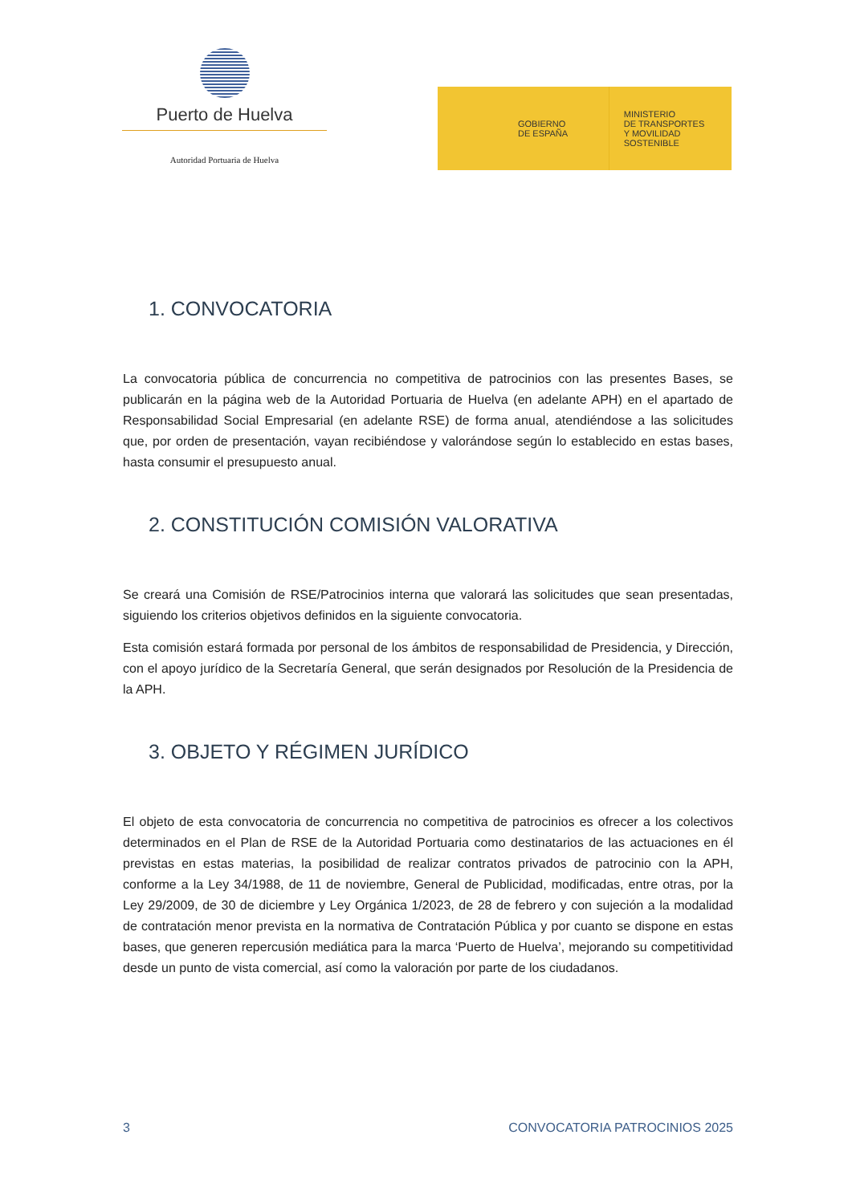Puerto de Huelva
Autoridad Portuaria de Huelva
GOBIERNO
DE ESPAÑA
MINISTERIO
DE TRANSPORTES
Y MOVILIDAD SOSTENIBLE
1. CONVOCATORIA
La convocatoria pública de concurrencia no competitiva de patrocinios con las presentes Bases, se publicarán en la página web de la Autoridad Portuaria de Huelva (en adelante APH) en el apartado de Responsabilidad Social Empresarial (en adelante RSE) de forma anual, atendiéndose a las solicitudes que, por orden de presentación, vayan recibiéndose y valorándose según lo establecido en estas bases, hasta consumir el presupuesto anual.
2. CONSTITUCIÓN COMISIÓN VALORATIVA
Se creará una Comisión de RSE/Patrocinios interna que valorará las solicitudes que sean presentadas, siguiendo los criterios objetivos definidos en la siguiente convocatoria.
Esta comisión estará formada por personal de los ámbitos de responsabilidad de Presidencia, y Dirección, con el apoyo jurídico de la Secretaría General, que serán designados por Resolución de la Presidencia de la APH.
3. OBJETO Y RÉGIMEN JURÍDICO
El objeto de esta convocatoria de concurrencia no competitiva de patrocinios es ofrecer a los colectivos determinados en el Plan de RSE de la Autoridad Portuaria como destinatarios de las actuaciones en él previstas en estas materias, la posibilidad de realizar contratos privados de patrocinio con la APH, conforme a la Ley 34/1988, de 11 de noviembre, General de Publicidad, modificadas, entre otras, por la Ley 29/2009, de 30 de diciembre y Ley Orgánica 1/2023, de 28 de febrero y con sujeción a la modalidad de contratación menor prevista en la normativa de Contratación Pública y por cuanto se dispone en estas bases, que generen repercusión mediática para la marca ‘Puerto de Huelva’, mejorando su competitividad desde un punto de vista comercial, así como la valoración por parte de los ciudadanos.
3 CONVOCATORIA PATROCINIOS 2025